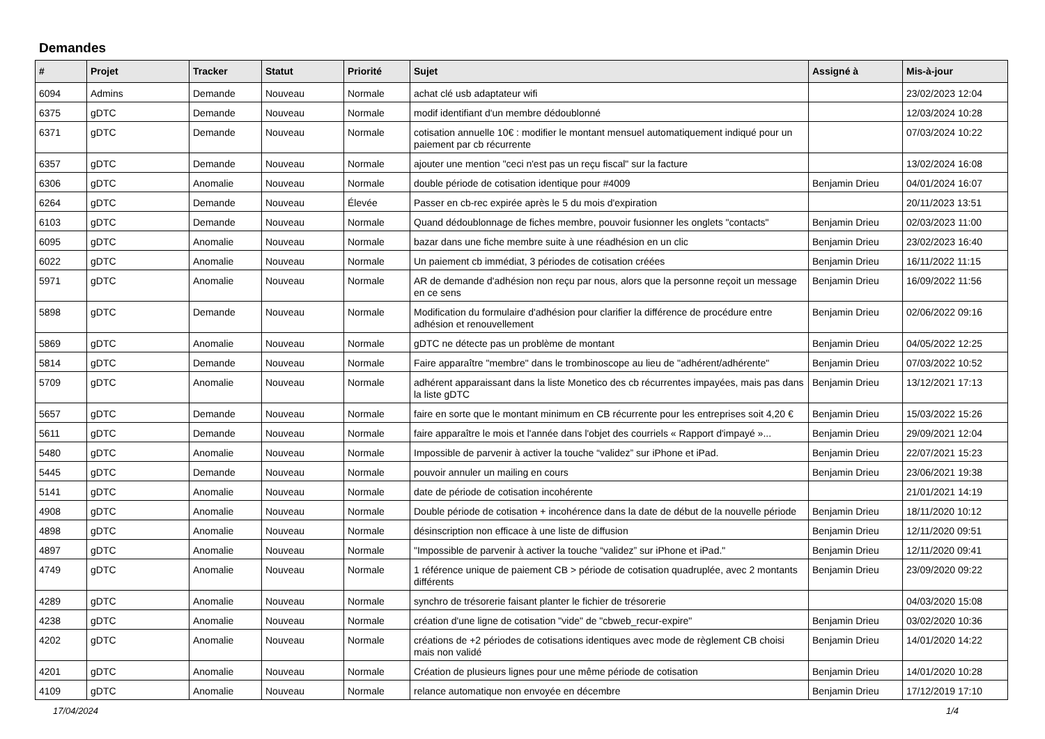Demandes
| # | Projet | Tracker | Statut | Priorité | Sujet | Assigné à | Mis-à-jour |
| --- | --- | --- | --- | --- | --- | --- | --- |
| 6094 | Admins | Demande | Nouveau | Normale | achat clé usb adaptateur wifi | | 23/02/2023 12:04 |
| 6375 | gDTC | Demande | Nouveau | Normale | modif identifiant d'un membre dédoublonné | | 12/03/2024 10:28 |
| 6371 | gDTC | Demande | Nouveau | Normale | cotisation annuelle 10€ : modifier le montant mensuel automatiquement indiqué pour un paiement par cb récurrente | | 07/03/2024 10:22 |
| 6357 | gDTC | Demande | Nouveau | Normale | ajouter une mention "ceci n'est pas un reçu fiscal" sur la facture | | 13/02/2024 16:08 |
| 6306 | gDTC | Anomalie | Nouveau | Normale | double période de cotisation identique pour #4009 | Benjamin Drieu | 04/01/2024 16:07 |
| 6264 | gDTC | Demande | Nouveau | Élevée | Passer en cb-rec expirée après le 5 du mois d'expiration | | 20/11/2023 13:51 |
| 6103 | gDTC | Demande | Nouveau | Normale | Quand dédoublonnage de fiches membre, pouvoir fusionner les onglets "contacts" | Benjamin Drieu | 02/03/2023 11:00 |
| 6095 | gDTC | Anomalie | Nouveau | Normale | bazar dans une fiche membre suite à une réadhésion en un clic | Benjamin Drieu | 23/02/2023 16:40 |
| 6022 | gDTC | Anomalie | Nouveau | Normale | Un paiement cb immédiat, 3 périodes de cotisation créées | Benjamin Drieu | 16/11/2022 11:15 |
| 5971 | gDTC | Anomalie | Nouveau | Normale | AR de demande d'adhésion non reçu par nous, alors que la personne reçoit un message en ce sens | Benjamin Drieu | 16/09/2022 11:56 |
| 5898 | gDTC | Demande | Nouveau | Normale | Modification du formulaire d'adhésion pour clarifier la différence de procédure entre adhésion et renouvellement | Benjamin Drieu | 02/06/2022 09:16 |
| 5869 | gDTC | Anomalie | Nouveau | Normale | gDTC ne détecte pas un problème de montant | Benjamin Drieu | 04/05/2022 12:25 |
| 5814 | gDTC | Demande | Nouveau | Normale | Faire apparaître "membre" dans le trombinoscope au lieu de "adhérent/adhérente" | Benjamin Drieu | 07/03/2022 10:52 |
| 5709 | gDTC | Anomalie | Nouveau | Normale | adhérent apparaissant dans la liste Monetico des cb récurrentes impayées, mais pas dans la liste gDTC | Benjamin Drieu | 13/12/2021 17:13 |
| 5657 | gDTC | Demande | Nouveau | Normale | faire en sorte que le montant minimum en CB récurrente pour les entreprises soit 4,20 € | Benjamin Drieu | 15/03/2022 15:26 |
| 5611 | gDTC | Demande | Nouveau | Normale | faire apparaître le mois et l'année dans l'objet des courriels « Rapport d'impayé »... | Benjamin Drieu | 29/09/2021 12:04 |
| 5480 | gDTC | Anomalie | Nouveau | Normale | Impossible de parvenir à activer la touche “validez” sur iPhone et iPad. | Benjamin Drieu | 22/07/2021 15:23 |
| 5445 | gDTC | Demande | Nouveau | Normale | pouvoir annuler un mailing en cours | Benjamin Drieu | 23/06/2021 19:38 |
| 5141 | gDTC | Anomalie | Nouveau | Normale | date de période de cotisation incohérente | | 21/01/2021 14:19 |
| 4908 | gDTC | Anomalie | Nouveau | Normale | Double période de cotisation + incohérence dans la date de début de la nouvelle période | Benjamin Drieu | 18/11/2020 10:12 |
| 4898 | gDTC | Anomalie | Nouveau | Normale | désinscription non efficace à une liste de diffusion | Benjamin Drieu | 12/11/2020 09:51 |
| 4897 | gDTC | Anomalie | Nouveau | Normale | "Impossible de parvenir à activer la touche “validez” sur iPhone et iPad." | Benjamin Drieu | 12/11/2020 09:41 |
| 4749 | gDTC | Anomalie | Nouveau | Normale | 1 référence unique de paiement CB > période de cotisation quadruplée, avec 2 montants différents | Benjamin Drieu | 23/09/2020 09:22 |
| 4289 | gDTC | Anomalie | Nouveau | Normale | synchro de trésorerie faisant planter le fichier de trésorerie | | 04/03/2020 15:08 |
| 4238 | gDTC | Anomalie | Nouveau | Normale | création d'une ligne de cotisation "vide" de "cbweb_recur-expire" | Benjamin Drieu | 03/02/2020 10:36 |
| 4202 | gDTC | Anomalie | Nouveau | Normale | créations de +2 périodes de cotisations identiques avec mode de règlement CB choisi mais non validé | Benjamin Drieu | 14/01/2020 14:22 |
| 4201 | gDTC | Anomalie | Nouveau | Normale | Création de plusieurs lignes pour une même période de cotisation | Benjamin Drieu | 14/01/2020 10:28 |
| 4109 | gDTC | Anomalie | Nouveau | Normale | relance automatique non envoyée en décembre | Benjamin Drieu | 17/12/2019 17:10 |
17/04/2024 1/4